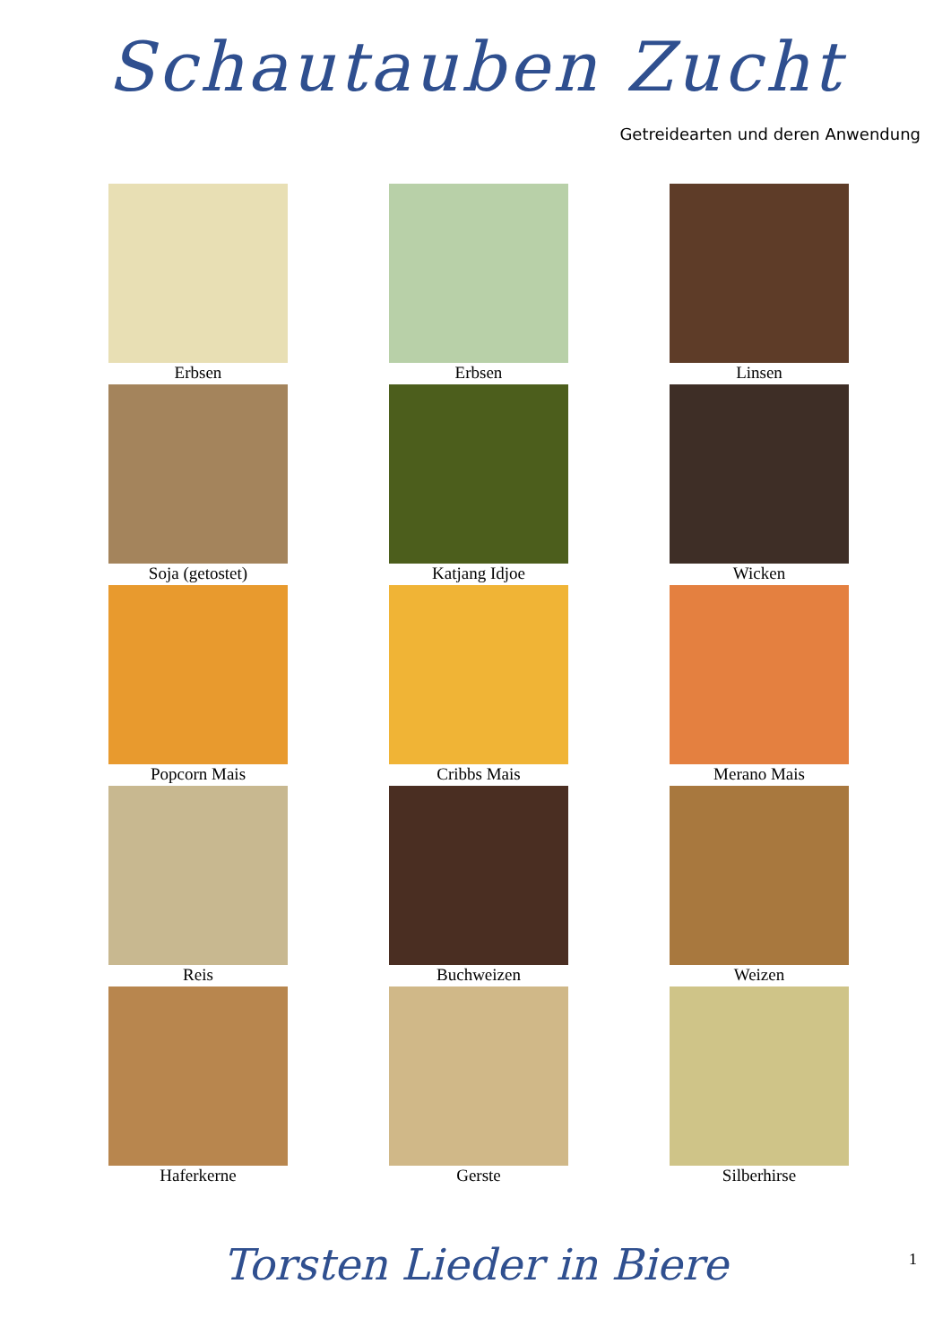Schautauben Zucht
Getreidearten und deren Anwendung
Erbsen
Erbsen
Linsen
Soja (getostet)
Katjang Idjoe
Wicken
Popcorn Mais
Cribbs Mais
Merano Mais
Reis
Buchweizen
Weizen
Haferkerne
Gerste
Silberhirse
1
Torsten Lieder in Biere